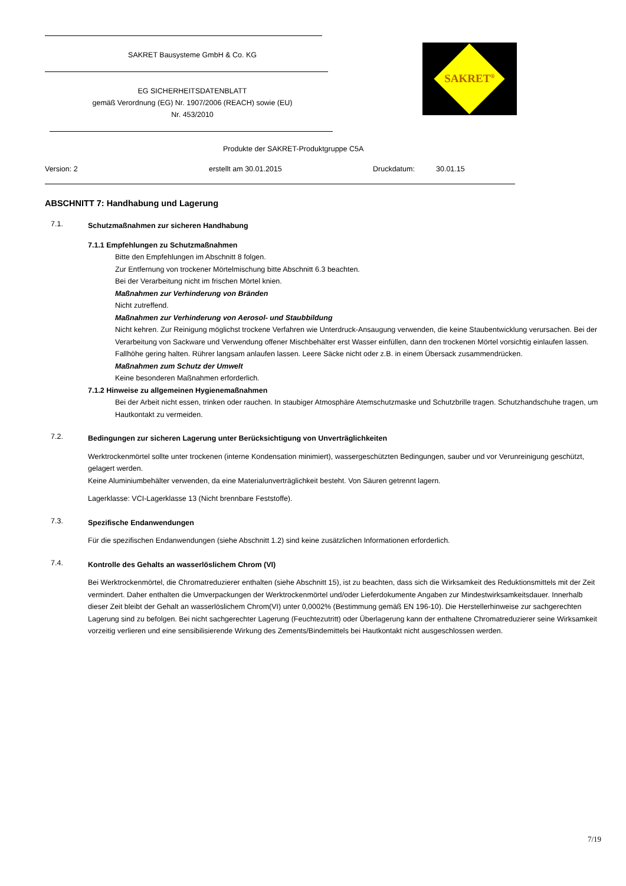SAKRET Bausysteme GmbH & Co. KG
EG SICHERHEITSDATENBLATT
gemäß Verordnung (EG) Nr. 1907/2006 (REACH) sowie (EU)
Nr. 453/2010
SAKRET<sup>®</sup>
Produkte der SAKRET-Produktgruppe C5A
Version: 2 erstellt am 30.01.2015 Druckdatum: 30.01.15
ABSCHNITT 7: Handhabung und Lagerung
7.1.
Schutzmaßnahmen zur sicheren Handhabung
7.1.1 Empfehlungen zu Schutzmaßnahmen
Bitte den Empfehlungen im Abschnitt 8 folgen.
Zur Entfernung von trockener Mörtelmischung bitte Abschnitt 6.3 beachten.
Bei der Verarbeitung nicht im frischen Mörtel knien.
Maßnahmen zur Verhinderung von Bränden
Nicht zutreffend.
Maßnahmen zur Verhinderung von Aerosol- und Staubbildung
Nicht kehren. Zur Reinigung möglichst trockene Verfahren wie Unterdruck-Ansaugung verwenden, die keine Staubentwicklung verursachen. Bei der Verarbeitung von Sackware und Verwendung offener Mischbehälter erst Wasser einfüllen, dann den trockenen Mörtel vorsichtig einlaufen lassen. Fallhöhe gering halten. Rührer langsam anlaufen lassen. Leere Säcke nicht oder z.B. in einem Übersack zusammendrücken.
Maßnahmen zum Schutz der Umwelt
Keine besonderen Maßnahmen erforderlich.
7.1.2 Hinweise zu allgemeinen Hygienemaßnahmen
Bei der Arbeit nicht essen, trinken oder rauchen. In staubiger Atmosphäre Atemschutzmaske und Schutzbrille tragen. Schutzhandschuhe tragen, um Hautkontakt zu vermeiden.
7.2.
Bedingungen zur sicheren Lagerung unter Berücksichtigung von Unverträglichkeiten
Werktrockenmörtel sollte unter trockenen (interne Kondensation minimiert), wassergeschützten Bedingungen, sauber und vor Verunreinigung geschützt, gelagert werden.
Keine Aluminiumbehälter verwenden, da eine Materialunverträglichkeit besteht. Von Säuren getrennt lagern.
Lagerklasse: VCI-Lagerklasse 13 (Nicht brennbare Feststoffe).
7.3.
Spezifische Endanwendungen
Für die spezifischen Endanwendungen (siehe Abschnitt 1.2) sind keine zusätzlichen Informationen erforderlich.
7.4.
Kontrolle des Gehalts an wasserlöslichem Chrom (VI)
Bei Werktrockenmörtel, die Chromatreduzierer enthalten (siehe Abschnitt 15), ist zu beachten, dass sich die Wirksamkeit des Reduktionsmittels mit der Zeit vermindert. Daher enthalten die Umverpackungen der Werktrockenmörtel und/oder Lieferdokumente Angaben zur Mindestwirksamkeitsdauer. Innerhalb dieser Zeit bleibt der Gehalt an wasserlöslichem Chrom(VI) unter 0,0002% (Bestimmung gemäß EN 196-10). Die Herstellerhinweise zur sachgerechten Lagerung sind zu befolgen. Bei nicht sachgerechter Lagerung (Feuchtezutritt) oder Überlagerung kann der enthaltene Chromatreduzierer seine Wirksamkeit vorzeitig verlieren und eine sensibilisierende Wirkung des Zements/Bindemittels bei Hautkontakt nicht ausgeschlossen werden.
7/19